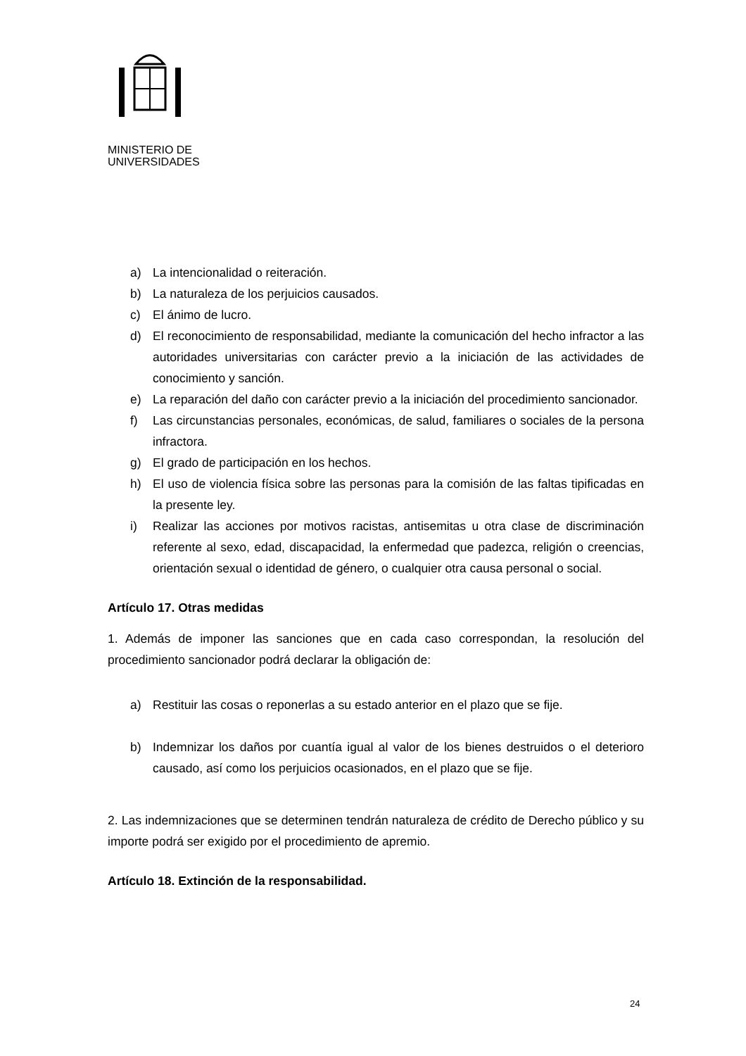MINISTERIO DE
UNIVERSIDADES
a) La intencionalidad o reiteración.
b) La naturaleza de los perjuicios causados.
c) El ánimo de lucro.
d) El reconocimiento de responsabilidad, mediante la comunicación del hecho infractor a las autoridades universitarias con carácter previo a la iniciación de las actividades de conocimiento y sanción.
e) La reparación del daño con carácter previo a la iniciación del procedimiento sancionador.
f) Las circunstancias personales, económicas, de salud, familiares o sociales de la persona infractora.
g) El grado de participación en los hechos.
h) El uso de violencia física sobre las personas para la comisión de las faltas tipificadas en la presente ley.
i) Realizar las acciones por motivos racistas, antisemitas u otra clase de discriminación referente al sexo, edad, discapacidad, la enfermedad que padezca, religión o creencias, orientación sexual o identidad de género, o cualquier otra causa personal o social.
Artículo 17. Otras medidas
1. Además de imponer las sanciones que en cada caso correspondan, la resolución del procedimiento sancionador podrá declarar la obligación de:
a) Restituir las cosas o reponerlas a su estado anterior en el plazo que se fije.
b) Indemnizar los daños por cuantía igual al valor de los bienes destruidos o el deterioro causado, así como los perjuicios ocasionados, en el plazo que se fije.
2. Las indemnizaciones que se determinen tendrán naturaleza de crédito de Derecho público y su importe podrá ser exigido por el procedimiento de apremio.
Artículo 18. Extinción de la responsabilidad.
24